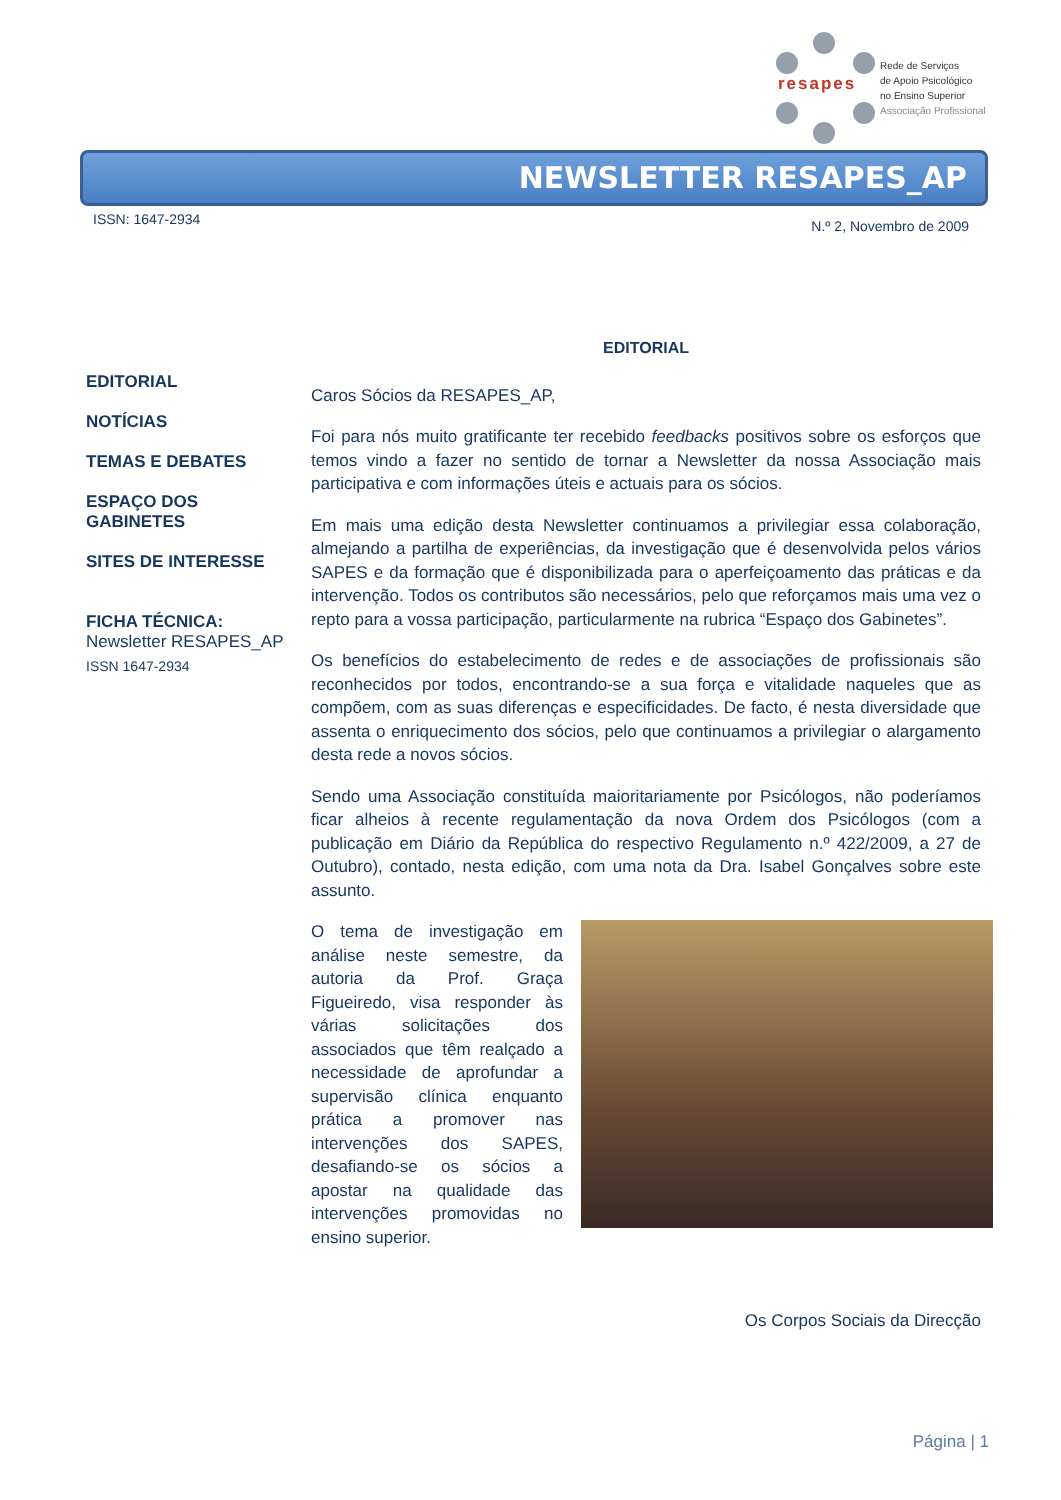resapes
Rede de Serviços
de Apoio Psicológico
no Ensino Superior
Associação Profissional
NEWSLETTER RESAPES_AP
ISSN: 1647-2934 N.º 2, Novembro de 2009
EDITORIAL
NOTÍCIAS
TEMAS E DEBATES
ESPAÇO DOS GABINETES
SITES DE INTERESSE
FICHA TÉCNICA:
Newsletter RESAPES_AP
ISSN 1647-2934
EDITORIAL
Caros Sócios da RESAPES_AP,
Foi para nós muito gratificante ter recebido feedbacks positivos sobre os esforços que temos vindo a fazer no sentido de tornar a Newsletter da nossa Associação mais participativa e com informações úteis e actuais para os sócios.
Em mais uma edição desta Newsletter continuamos a privilegiar essa colaboração, almejando a partilha de experiências, da investigação que é desenvolvida pelos vários SAPES e da formação que é disponibilizada para o aperfeiçoamento das práticas e da intervenção. Todos os contributos são necessários, pelo que reforçamos mais uma vez o repto para a vossa participação, particularmente na rubrica “Espaço dos Gabinetes”.
Os benefícios do estabelecimento de redes e de associações de profissionais são reconhecidos por todos, encontrando-se a sua força e vitalidade naqueles que as compõem, com as suas diferenças e especificidades. De facto, é nesta diversidade que assenta o enriquecimento dos sócios, pelo que continuamos a privilegiar o alargamento desta rede a novos sócios.
Sendo uma Associação constituída maioritariamente por Psicólogos, não poderíamos ficar alheios à recente regulamentação da nova Ordem dos Psicólogos (com a publicação em Diário da República do respectivo Regulamento n.º 422/2009, a 27 de Outubro), contado, nesta edição, com uma nota da Dra. Isabel Gonçalves sobre este assunto.
O tema de investigação em análise neste semestre, da autoria da Prof. Graça Figueiredo, visa responder às várias solicitações dos associados que têm realçado a necessidade de aprofundar a supervisão clínica enquanto prática a promover nas intervenções dos SAPES, desafiando-se os sócios a apostar na qualidade das intervenções promovidas no ensino superior.
Os Corpos Sociais da Direcção
Página | 1